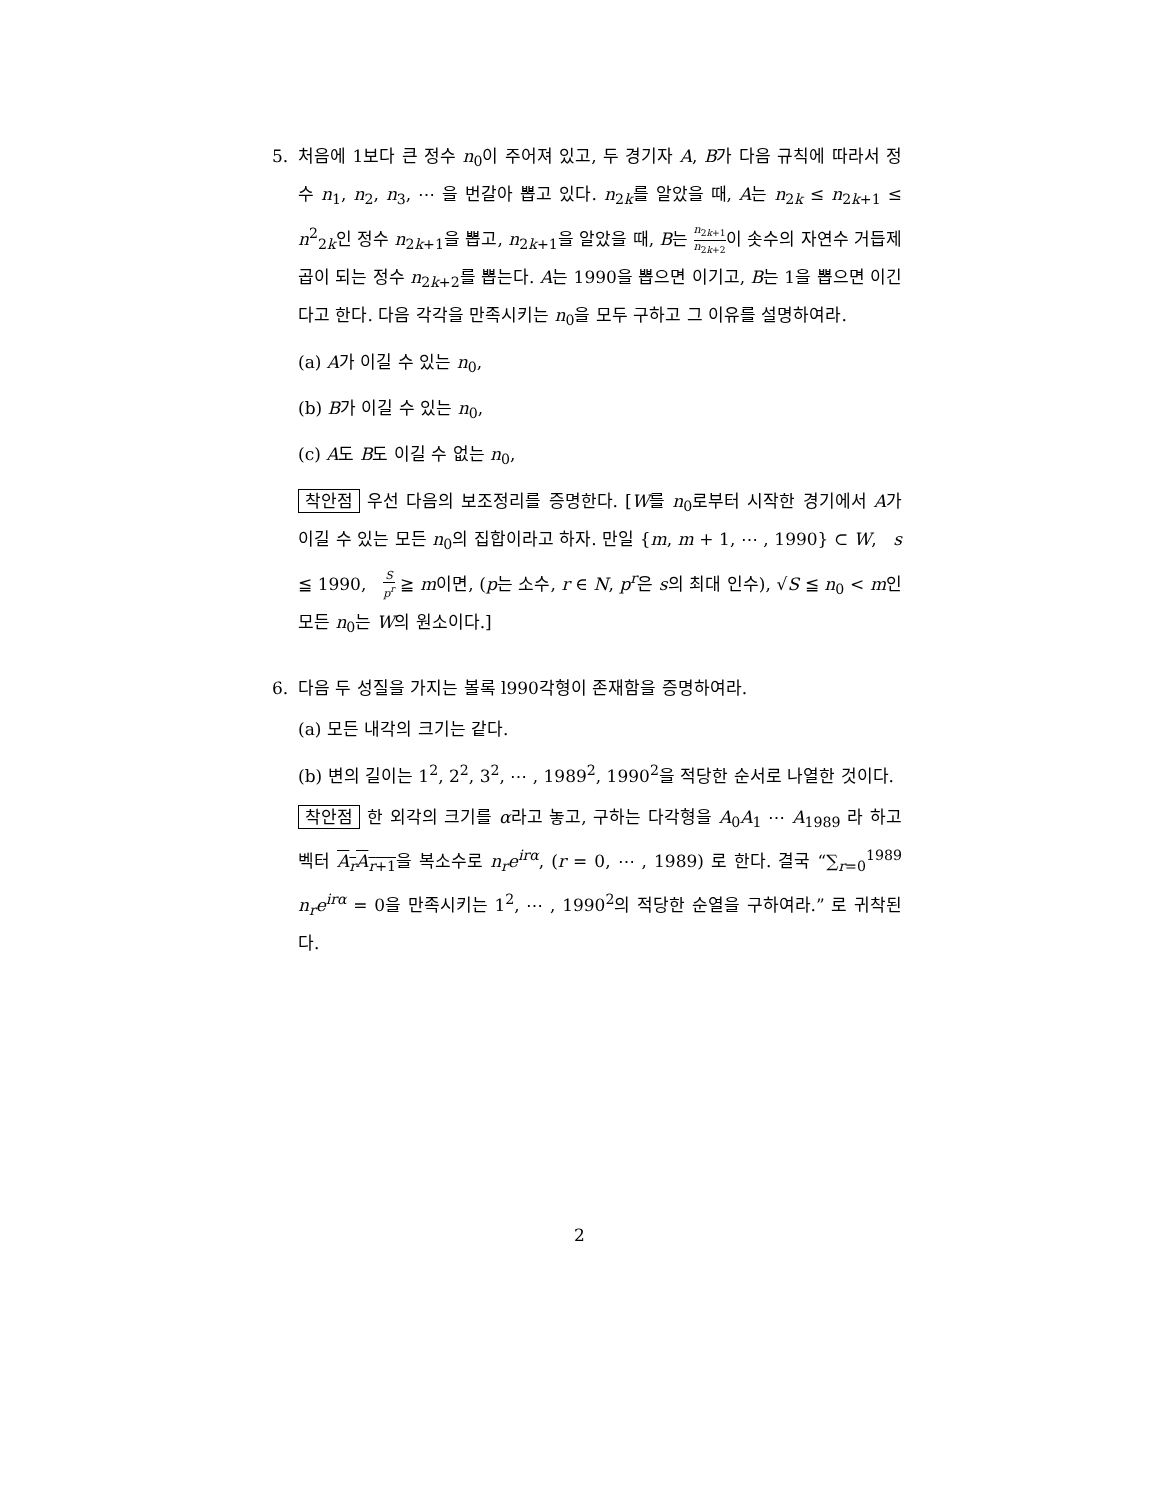5. 처음에 1보다 큰 정수 n<sub>0</sub>이 주어져 있고, 두 경기자 A, B가 다음 규칙에 따라서 정수 n<sub>1</sub>, n<sub>2</sub>, n<sub>3</sub>, ⋯ 을 번갈아 뽑고 있다. n<sub>2k</sub>를 알았을 때, A는 n<sub>2k</sub> ≤ n<sub>2k+1</sub> ≤ n<sup>2</sup><sub>2k</sub>인 정수 n<sub>2k+1</sub>을 뽑고, n<sub>2k+1</sub>을 알았을 때, B는 n<sub>2k+1</sub> n<sub>2k+2</sub>이 솟수의 자연수 거듭제곱이 되는 정수 n<sub>2k+2</sub>를 뽑는다. A는 1990을 뽑으면 이기고, B는 1을 뽑으면 이긴다고 한다. 다음 각각을 만족시키는 n<sub>0</sub>을 모두 구하고 그 이유를 설명하여라.
(a) A가 이길 수 있는 n<sub>0</sub>,
(b) B가 이길 수 있는 n<sub>0</sub>,
(c) A도 B도 이길 수 없는 n<sub>0</sub>,
착안점 우선 다음의 보조정리를 증명한다. [W를 n<sub>0</sub>로부터 시작한 경기에서 A가 이길 수 있는 모든 n<sub>0</sub>의 집합이라고 하자. 만일 {m, m + 1, ⋯ , 1990} ⊂ W, s ≦ 1990, S p<sup>r</sup> ≧ m이면, (p는 소수, r ∈ N, p<sup>r</sup>은 s의 최대 인수), √S ≦ n<sub>0</sub> < m인 모든 n<sub>0</sub>는 W의 원소이다.]
6. 다음 두 성질을 가지는 볼록 l990각형이 존재함을 증명하여라.
(a) 모든 내각의 크기는 같다.
(b) 변의 길이는 1<sup>2</sup>, 2<sup>2</sup>, 3<sup>2</sup>, ⋯ , 1989<sup>2</sup>, 1990<sup>2</sup>을 적당한 순서로 나열한 것이다.
착안점 한 외각의 크기를 α라고 놓고, 구하는 다각형을 A<sub>0</sub>A<sub>1</sub> ⋯ A<sub>1989</sub> 라 하고 벡터 A<sub>r</sub>A<sub>r+1</sub>을 복소수로 n<sub>r</sub>e<sup>irα</sup>, (r = 0, ⋯ , 1989) 로 한다. 결국 “∑<sub>r=0</sub><sup>1989</sup> n<sub>r</sub>e<sup>irα</sup> = 0을 만족시키는 1<sup>2</sup>, ⋯ , 1990<sup>2</sup>의 적당한 순열을 구하여라.” 로 귀착된다.
2